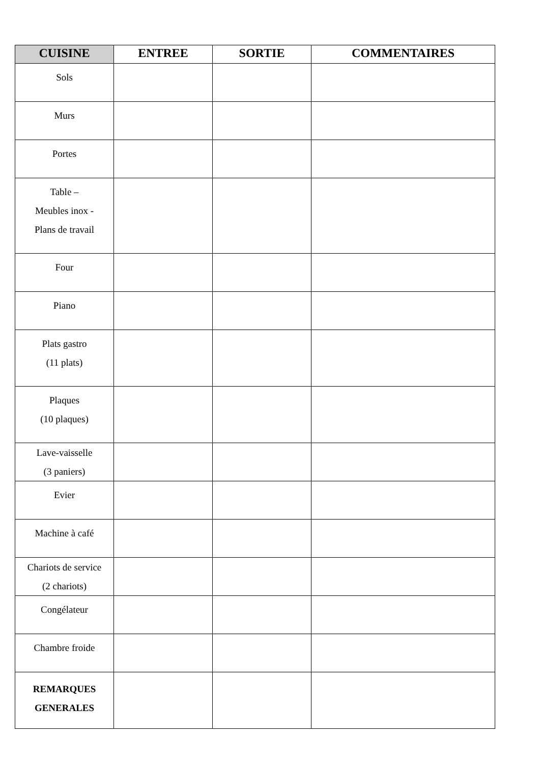| CUISINE | ENTREE | SORTIE | COMMENTAIRES |
| --- | --- | --- | --- |
| Sols | | | |
| Murs | | | |
| Portes | | | |
| Table – Meubles inox - Plans de travail | | | |
| Four | | | |
| Piano | | | |
| Plats gastro (11 plats) | | | |
| Plaques (10 plaques) | | | |
| Lave-vaisselle (3 paniers) | | | |
| Evier | | | |
| Machine à café | | | |
| Chariots de service (2 chariots) | | | |
| Congélateur | | | |
| Chambre froide | | | |
| REMARQUES GENERALES | | | |